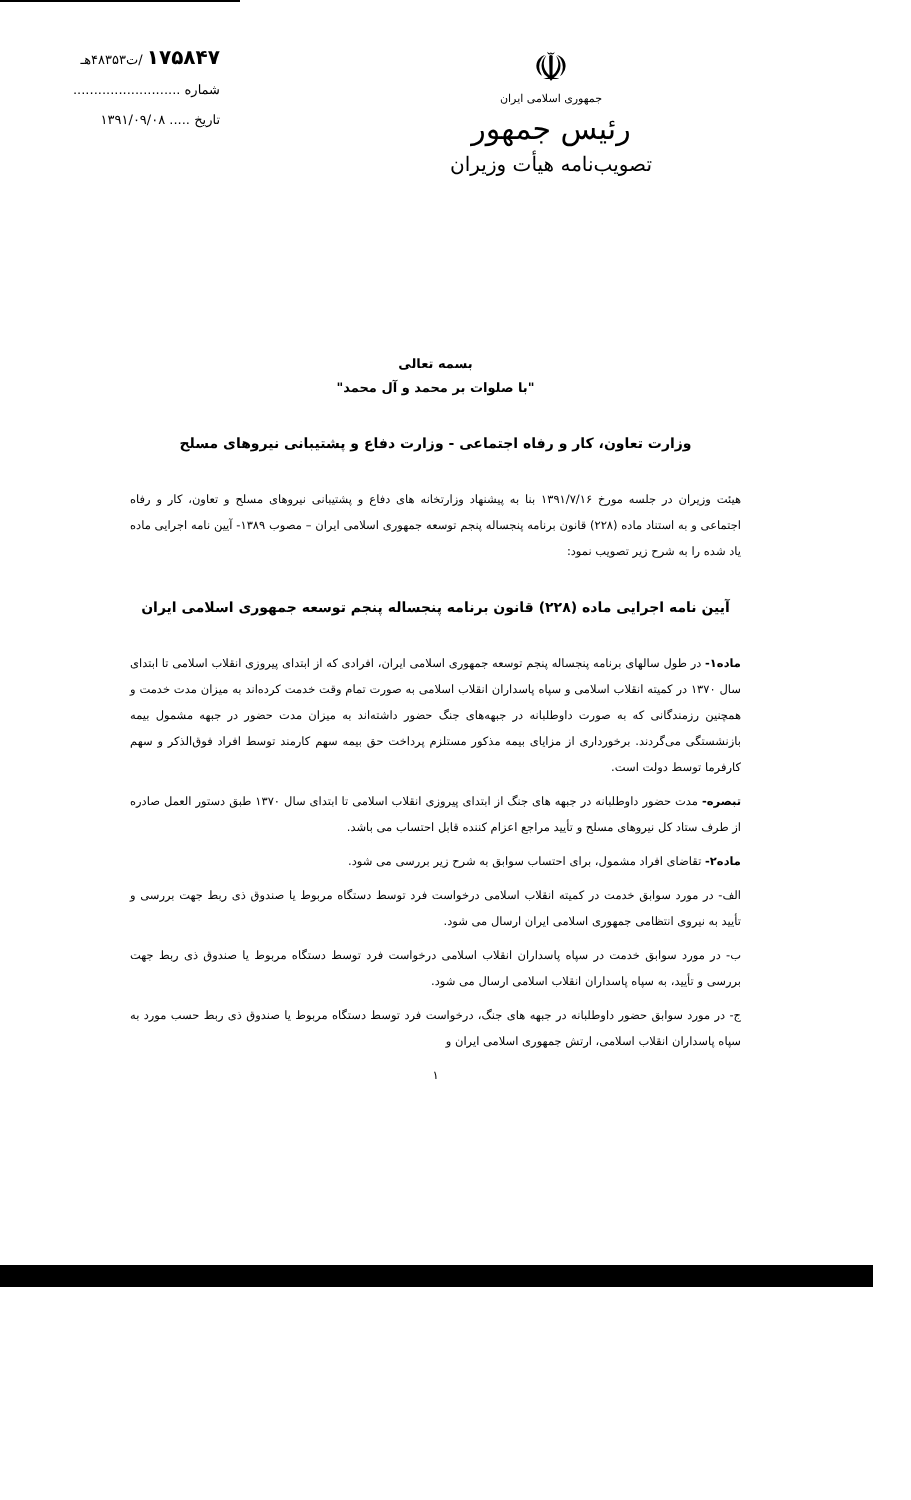۱۷۵۸۴۷ /ت۴۸۳۵۳هـ
شماره ..........................
تاریخ ..... ۱۳۹۱/۰۹/۰۸
☫
جمهوری اسلامی ایران
رئیس جمهور
تصویب‌نامه هیأت وزیران
بسمه تعالی
"با صلوات بر محمد و آل محمد"
وزارت تعاون، کار و رفاه اجتماعی - وزارت دفاع و پشتیبانی نیروهای مسلح
هیئت وزیران در جلسه مورخ ۱۳۹۱/۷/۱۶ بنا به پیشنهاد وزارتخانه های دفاع و پشتیبانی نیروهای مسلح و تعاون، کار و رفاه اجتماعی و به استناد ماده (۲۲۸) قانون برنامه پنجساله پنجم توسعه جمهوری اسلامی ایران – مصوب ۱۳۸۹- آیین نامه اجرایی ماده یاد شده را به شرح زیر تصویب نمود:
آیین نامه اجرایی ماده (۲۲۸) قانون برنامه پنجساله پنجم توسعه جمهوری اسلامی ایران
ماده۱- در طول سالهای برنامه پنجساله پنجم توسعه جمهوری اسلامی ایران، افرادی که از ابتدای پیروزی انقلاب اسلامی تا ابتدای سال ۱۳۷۰ در کمیته انقلاب اسلامی و سپاه پاسداران انقلاب اسلامی به صورت تمام وقت خدمت کرده‌اند به میزان مدت خدمت و همچنین رزمندگانی که به صورت داوطلبانه در جبهه‌های جنگ حضور داشته‌اند به میزان مدت حضور در جبهه مشمول بیمه بازنشستگی می‌گردند. برخورداری از مزایای بیمه مذکور مستلزم پرداخت حق بیمه سهم کارمند توسط افراد فوق‌الذکر و سهم کارفرما توسط دولت است.
تبصره- مدت حضور داوطلبانه در جبهه های جنگ از ابتدای پیروزی انقلاب اسلامی تا ابتدای سال ۱۳۷۰ طبق دستور العمل صادره از طرف ستاد کل نیروهای مسلح و تأیید مراجع اعزام کننده قابل احتساب می باشد.
ماده۲- تقاضای افراد مشمول، برای احتساب سوابق به شرح زیر بررسی می شود.
الف- در مورد سوابق خدمت در کمیته انقلاب اسلامی درخواست فرد توسط دستگاه مربوط یا صندوق ذی ربط جهت بررسی و تأیید به نیروی انتظامی جمهوری اسلامی ایران ارسال می شود.
ب- در مورد سوابق خدمت در سپاه پاسداران انقلاب اسلامی درخواست فرد توسط دستگاه مربوط یا صندوق ذی ربط جهت بررسی و تأیید، به سپاه پاسداران انقلاب اسلامی ارسال می شود.
ج- در مورد سوابق حضور داوطلبانه در جبهه های جنگ، درخواست فرد توسط دستگاه مربوط یا صندوق ذی ربط حسب مورد به سپاه پاسداران انقلاب اسلامی، ارتش جمهوری اسلامی ایران و
۱